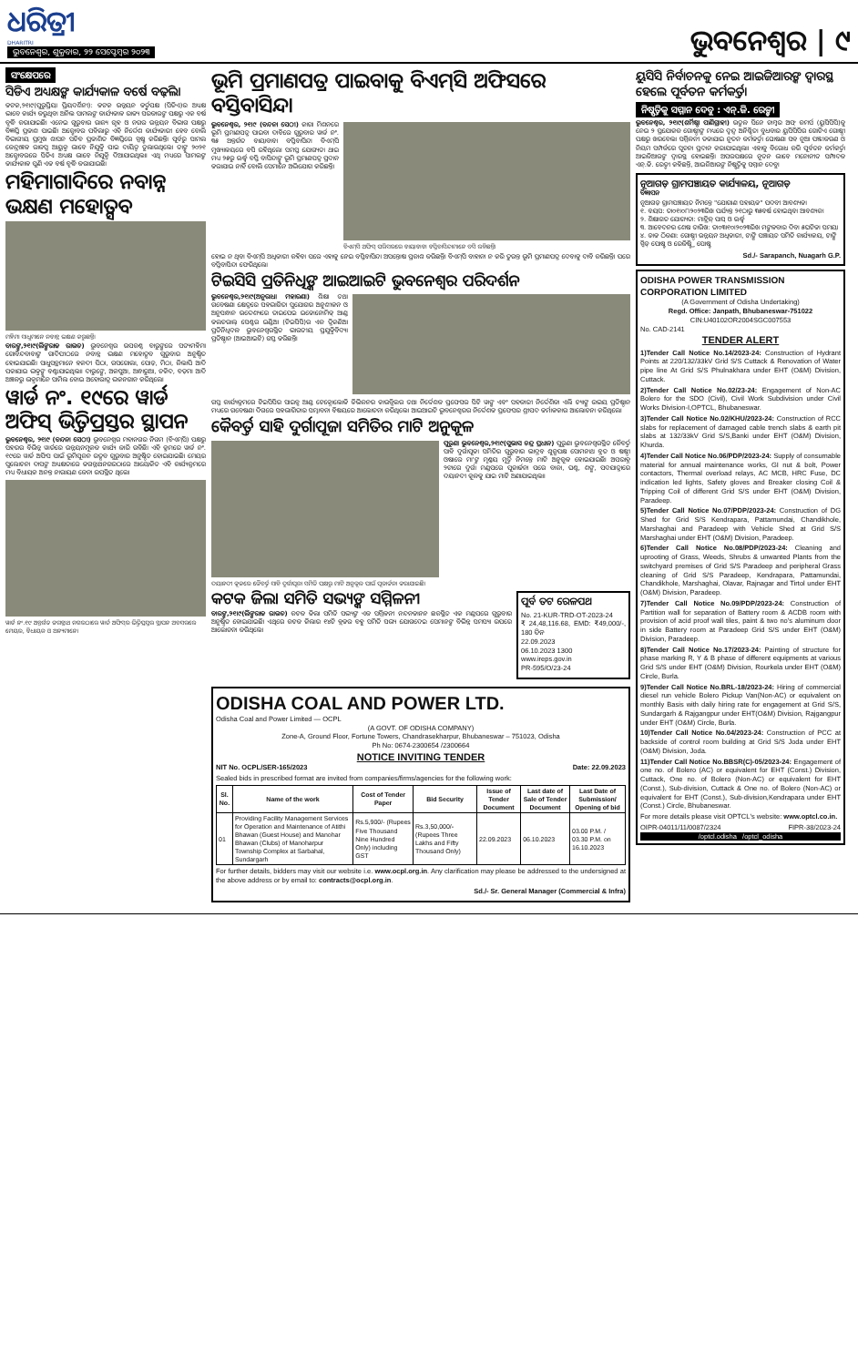ଧରିତ୍ରୀ
DHARITRI
ଭୁବନେଶ୍ୱର, ଶୁକ୍ରବାର, ୨୨ ସେପ୍ଟେମ୍ବର ୨୦୨୩
ଭୁବନେଶ୍ୱର | ୯
ସଂକ୍ଷେପରେ
ସିଡିଏ ଅଧ୍ୟକ୍ଷଙ୍କ କାର୍ଯ୍ୟକାଳ ବର୍ଷେ ବଢ଼ିଲା
କଟକ,୨୧।୯(ପୁରୁପ୍ରିୟା ପ୍ରିୟଦର୍ଶିନୀ): କଟକ ଉନ୍ନୟନ କର୍ତ୍ତୃପକ୍ଷ (ସିଡିଏ)ର ଅଧ୍ୟକ୍ଷ ଭାବେ କାର୍ଯ୍ୟ କରୁଥିବା ଅନିଲ ସାମଲଙ୍କ କାର୍ଯ୍ୟକାଳ ରାଜ୍ୟ ସରକାରଙ୍କ ପକ୍ଷରୁ ଏକ ବର୍ଷ ବୃଦ୍ଧି କରାଯାଇଛି। ଏନେଇ ଗୁରୁବାର ରାଜ୍ୟ ଗୃହ ଓ ନଗର ଉନ୍ନୟନ ବିଭାଗ ପକ୍ଷରୁ ବିଜ୍ଞପ୍ତି ପ୍ରକାଶ ପାଇଛି। ଅକ୍ଟୋବର ପହିଲାରୁ ଏହି ନିର୍ଦ୍ଦେଶ କାର୍ଯ୍ୟକାରୀ ହେବ ବୋଲି ବିଭାଗୀୟ ପ୍ରମୁଖ ଶାସନ ସଚିବ ପ୍ରକାଶିତ ବିଜ୍ଞପ୍ତିରେ ସ୍ପଷ୍ଟ କରିଛନ୍ତି। ପୂର୍ବରୁ ସାମଲ କେନ୍ଦ୍ରାଞ୍ଚଳ ରାଜସ୍ୱ ଆୟୁକ୍ତ ଭାବେ ନିଯୁକ୍ତି ପାଇ ଦାୟିତ୍ୱ ତୁଲାଉଥିଲେ। ତାଙ୍କୁ ୨୦୨୧ ଅକ୍ଟୋବରରେ ସିଡିଏ ଅଧ୍ୟକ୍ଷ ଭାବେ ନିଯୁକ୍ତି ଦିଆଯାଇଥିଲା। ଏଥି ମଧ୍ୟରେ ସାମଲଙ୍କ କାର୍ଯ୍ୟକାଳ ପୁଣି ଏକ ବର୍ଷ ବୃଦ୍ଧି କରାଯାଇଛି।
ମହିମାଗାଦିରେ ନବାନ୍ନ ଭକ୍ଷଣ ମହୋତ୍ସବ
ମହିମା ସାଧୁମାନେ ନବାନ୍ନ ଭକ୍ଷଣ କରୁଛନ୍ତି।
ବାରଙ୍ଗ,୨୧।୯(ଲିଙ୍ଗରାଜ ରାଉତ) ଭୁବନେଶ୍ୱର ଉପକଣ୍ଠ ବାରୁଙ୍ଗରେ ସତ୍ୟମହିମା ଗୋବିନ୍ଦବାବାଙ୍କ ଗାଦିପୀଠରେ ନବାନ୍ନ ଭକ୍ଷଣ ମହୋତ୍ସବ ଗୁରୁବାର ଅନୁଷ୍ଠିତ ହୋଇଯାଇଛି। ସାଧୁସନ୍ଥମାନେ ହଳଦୀ ପିଠା, ରସଗୋଲା, ପୋଡ଼, ମିଠା, ଜିଲାପି ଆଦି ପକାଯାଇ ଭକ୍ତଙ୍କୁ ବଣ୍ଟାଯାଇଥିଲା। ଦାରୁଙ୍ଗେ, ଅଳସୁଆ, ଅନ୍ଧାରୁଆ, ଚକିଦ, ବଡ଼ମା ଆଦି ଅଞ୍ଚଳରୁ ଭକ୍ତମାନେ ସାମିଲ ହୋଇ ଅହୋରାତ୍ର ଭଜନଗାନ କରିଥିଲେ।
ୱାର୍ଡ ନଂ. ୧୯ରେ ୱାର୍ଡ ଅଫିସ୍ ଭିତ୍ତିପ୍ରସ୍ତର ସ୍ଥାପନ
ଭୁବନେଶ୍ୱର, ୨୧।୯ (ବନ୍ଦନା ସେଠୀ) ଭୁବନେଶ୍ୱର ମହାନଗର ନିଗମ (ବିଏମ୍‌ସି) ପକ୍ଷରୁ ସହରର ବିଭିନ୍ନ ୱାର୍ଡରେ ଉନ୍ନୟନମୂଳକ କାର୍ଯ୍ୟ ଜାରି ରହିଛି। ଏହି କ୍ରମରେ ୱାର୍ଡ ନଂ. ୧୯ରେ ୱାର୍ଡ ଅଫିସ ପାଇଁ ଭୂମିପୂଜନ ଉତ୍ସବ ଗୁରୁବାର ଅନୁଷ୍ଠିତ ହୋଇଯାଇଛି। ମେୟର ସୁଲୋଚନା ଦାସଙ୍କ ଅଧ୍ୟକ୍ଷତାରେ ଜଗନ୍ନାଥନଗରଠାରେ ଆୟୋଜିତ ଏହି କାର୍ଯ୍ୟକ୍ରମରେ ମଧ୍ୟ ବିଧାୟକ ଅନନ୍ତ ନାରାୟଣ ଜେନା ଉପସ୍ଥିତ ଥିଲେ।
ୱାର୍ଡ ନଂ.୧୯ ଅନ୍ତର୍ଗତ ଜଗନ୍ନାଥ ନଗରଠାରେ ୱାର୍ଡ ଅଫିସ୍‌ର ଭିତ୍ତିପ୍ରସ୍ତର ସ୍ଥାପନ ଅବସରରେ ମେୟର, ବିଧାୟକ ଓ ଅନ୍ୟମାନେ।
ଭୂମି ପ୍ରମାଣପତ୍ର ପାଇବାକୁ ବିଏମ୍‌ସି ଅଫିସରେ ବସ୍ତିବାସିନ୍ଦା
ଭୁବନେଶ୍ୱର, ୨୧।୯ (ବନ୍ଦନା ସେଠୀ) ଜାଗା ମିଶନରେ ଭୂମି ପ୍ରମାଣପତ୍ର ପାଇବା ଦାବିରେ ଗୁରୁବାର ୱାର୍ଡ ନଂ. ୩୫ ଅନ୍ତର୍ଗତ ବାୟାବାବା ବସ୍ତିବାସିନ୍ଦା ବିଏମ୍‌ସି ମୁଖ୍ୟାଳୟରେ ବସି ରହିଥିଲେ। ସମସ୍ତ ଯୋଗ୍ୟତା ଥାଇ ମଧ୍ୟ ୨୫ରୁ ଊର୍ଦ୍ଧ୍ୱ ବସ୍ତି ବାସିନ୍ଦାଙ୍କୁ ଭୂମି ପ୍ରମାଣପତ୍ର ପ୍ରଦାନ କରାଯାଇ ନାହିଁ ବୋଲି ସେମାନେ ଅଭିଯୋଗ କରିଛନ୍ତି।
ବିଏମ୍‌ସି ଅଫିସ୍ ପରିସରରେ ବାୟାବାବା ବସ୍ତିବାସିନ୍ଦାମାନେ ବସି ରହିଛନ୍ତି।
ହୋଇ ନ ଥିବା ବିଏମ୍‌ସି ଅଧିକାରୀ କହିବା ପରେ ଏହାକୁ ନେଇ ବସ୍ତିବାସିନ୍ଦା ଅସନ୍ତୋଷ ପ୍ରକାଶ କରିଛନ୍ତି। ବିଏମ୍‌ସି ବାହାନା ନ କରି ତୁରନ୍ତ ଭୂମି ପ୍ରମାଣପତ୍ର ଦେବାକୁ ଦାବି କରିଛନ୍ତି। ପରେ ବସ୍ତିବାସିନ୍ଦା ଫେରିଥିଲେ।
ଟିଇସିସି ପ୍ରତିନିଧିଙ୍କ ଆଇଆଇଟି ଭୁବନେଶ୍ୱର ପରିଦର୍ଶନ
ଭୁବନେଶ୍ୱର,୨୧।୯(ଅନୁରାଧା ମହାରଣା) ଶିକ୍ଷା ତଥା ଗବେଷଣା କ୍ଷେତ୍ରରେ ସହଭାଗିତା ସୁଯୋଗର ଅନୁଶୀଳନ ଓ ଅନୁସନ୍ଧାନ ଉଦ୍ଦେଶ୍ୟରେ ତାଇପେଇ ଇକୋନୋମିକ୍ ଆଣ୍ଡ କଲଚରାଲ୍ ସେଣ୍ଟର ଇଣ୍ଡିଆ (ଟିଇସିସି)ର ଏକ ତ୍ରିଜଣିଆ ପ୍ରତିନିଧିଦଳ ଭୁବନେଶ୍ୱରସ୍ଥିତ ଭାରତୀୟ ପ୍ରଯୁକ୍ତିବିଦ୍ୟା ପ୍ରତିଷ୍ଠାନ (ଆଇଆଇଟି) ଗସ୍ତ କରିଛନ୍ତି।
ଗସ୍ତ କାର୍ଯ୍ୟକ୍ରମରେ ଟିଇସିସିର ସାଇନ୍ସ ଆଣ୍ଡ ଟେକ୍ନୋଲୋଜି ଡିଭିଜନର କାଉନ୍ସିଲର ତଥା ନିର୍ଦ୍ଦେଶକ ପ୍ରଫେସର ସିଟି ୱାଙ୍ଗ ଏବଂ ସହକାରୀ ନିର୍ଦ୍ଦେଶିକା ଏଲି ଚ୍ୟାଙ୍ଗ ଉଭୟ ପ୍ରତିଷ୍ଠାନ ମଧ୍ୟରେ ଗବେଷଣା ଦିଗରେ ସହଭାଗିତାର ସମ୍ଭାବନା ବିଷୟରେ ଆଲୋଚନା କରିଥିଲେ। ଆଇଆଇଟି ଭୁବନେଶ୍ୱରର ନିର୍ଦ୍ଦେଶକ ପ୍ରଫେସର ଶ୍ରୀପଦ କର୍ମାଳକାର ଆଲୋଚନା କରିଥିଲେ।
କୈବର୍ତ୍ତ ସାହି ଦୁର୍ଗାପୂଜା ସମିତିର ମାଟି ଅନୁକୂଳ
ଦୟାନଦୀ କୂଳରେ କୈବର୍ତ୍ତ ସାହି ଦୁର୍ଗାପୂଜା ସମିତି ପକ୍ଷରୁ ମାଟି ଅନୁକୂଳ ପାଇଁ ପୂଜାର୍ଚ୍ଚନା କରାଯାଇଛି।
ପୁରୁଣା ଭୁବନେଶ୍ୱର,୨୧।୯(ସୁଭାସ ଚନ୍ଦ୍ର ପ୍ରଧାନ) ପୁରୁଣା ଭୁବନେଶ୍ୱରସ୍ଥିତ କୈବର୍ତ୍ତ ସାହି ଦୁର୍ଗାପୂଜା ସମିତିର ଗୁରୁବାର ଭାଦ୍ରବ ଶୁକ୍ଳପକ୍ଷ ସୋମନାଥ ବ୍ରତ ଓ ଷଷ୍ଠୀ ଓଷାରେ ମା'ଙ୍କ ମୃଣ୍ମୟ ମୂର୍ତ୍ତି ନିମନ୍ତେ ମାଟି ଅନୁକୂଳ ହୋଇଯାଇଛି। ଅପରାହ୍ନ ୨ଟାରେ ଦୁର୍ଗା ମଣ୍ଡପରେ ପୂଜାର୍ଚ୍ଚନା ପରେ ବାଜା, ଘଣ୍ଟ, ଶଙ୍ଖ, ପଦଯାତ୍ରାରେ ଦୟାନଦୀ କୂଳକୁ ଯାଇ ମାଟି ଅଣାଯାଇଥିଲା।
କଟକ ଜିଲା ସମିତି ସଭ୍ୟଙ୍କ ସମ୍ମିଳନୀ
ବାରଙ୍ଗ,୨୧।୯(ଲିଙ୍ଗରାଜ ରାଉତ) କଟକ ଜିଲା ସମିତି ସଭ୍ୟଙ୍କ ଏକ ସମ୍ମିଳନୀ ନନ୍ଦନକାନନ ଛକସ୍ଥିତ ଏକ ମଣ୍ଡପରେ ଗୁରୁବାର ଅନୁଷ୍ଠିତ ହୋଇଯାଇଛି। ଏଥିରେ କଟକ ଜିଲାର ୧୪ଟି ବ୍ଲକର ବହୁ ସମିତି ସଭ୍ୟ ଯୋଗଦେଇ ସେମାନଙ୍କ ବିଭିନ୍ନ ସମସ୍ୟା ଉପରେ ଆଲୋଚନା କରିଥିଲେ।
ପୂର୍ବ ତଟ ରେଳପଥ
No. 21-KUR-TRD-OT-2023-24
₹ 24,48,116.68, EMD: ₹49,000/-, 180 ଦିନ
22.09.2023
06.10.2023 1300
www.ireps.gov.in
PR-595/O/23-24
ODISHA COAL AND POWER LTD.
Odisha Coal and Power Limited — OCPL
(A GOVT. OF ODISHA COMPANY)
Zone-A, Ground Floor, Fortune Towers, Chandrasekharpur, Bhubaneswar – 751023, Odisha
Ph No: 0674-2300654 /2300664
NOTICE INVITING TENDER
NIT No. OCPL/SER-165/2023 Date: 22.09.2023
Sealed bids in prescribed format are invited from companies/firms/agencies for the following work:
| Sl. No. | Name of the work | Cost of Tender Paper | Bid Security | Issue of Tender Document | Last date of Sale of Tender Document | Last Date of Submission/ Opening of bid |
| --- | --- | --- | --- | --- | --- | --- |
| 01 | Providing Facility Management Services for Operation and Maintenance of Atithi Bhawan (Guest House) and Manohar Bhawan (Clubs) of Manoharpur Township Complex at Sarbahal, Sundargarh | Rs.5,900/- (Rupees Five Thousand Nine Hundred Only) including GST | Rs.3,50,000/- (Rupees Three Lakhs and Fifty Thousand Only) | 22.09.2023 | 06.10.2023 | 03.00 P.M. / 03.30 P.M. on 16.10.2023 |
For further details, bidders may visit our website i.e. www.ocpl.org.in. Any clarification may please be addressed to the undersigned at the above address or by email to: contracts@ocpl.org.in.
Sd./- Sr. General Manager (Commercial & Infra)
ୟୁସିସି ନିର୍ବାଚନକୁ ନେଇ ଆଇଜିଆରଙ୍କ ଦ୍ୱାରସ୍ଥ ହେଲେ ପୂର୍ବତନ କର୍ମକର୍ତ୍ତା
ନିଷ୍ପତ୍ତିକୁ ସମ୍ମାନ ଦେବୁ : ଏନ୍.ଜି. ରେଡ୍ଡୀ
ଭୁବନେଶ୍ୱର, ୨୧।୯(ଶର୍ମିଷ୍ଠା ପାଣିଗ୍ରାହୀ) ଉତ୍କଳ ସିନେ ଚାମ୍ବର ଅଫ୍ କମର୍ସ (ୟୁସିସିସି)କୁ ନେଇ ୨ ପ୍ରଯୋଜକ ଗୋଷ୍ଠୀଙ୍କ ମଧ୍ୟରେ ଦ୍ୱନ୍ଦ୍ୱ ଅନିଶ୍ଚିତ। ବୁଧବାର ୟୁସିସିସିର ଗୋଟିଏ ଗୋଷ୍ଠୀ ପକ୍ଷରୁ ଖରବେଲା ସମ୍ମିଳନୀ ଡକାଯାଇ ନୂତନ କର୍ମକର୍ତ୍ତା ଘୋଷଣା ସହ ନୂଆ ପଞ୍ଜୀକରଣ ଓ ନିୟମ ସମ୍ପର୍କରେ ସୂଚନା ପ୍ରଦାନ କରାଯାଇଥିଲା। ଏହାକୁ ବିରୋଧ କରି ପୂର୍ବତନ କର୍ମକର୍ତ୍ତା ଆଇଜିଆରଙ୍କ ଦ୍ୱାରସ୍ଥ ହୋଇଛନ୍ତି। ଅପରପକ୍ଷରେ ନୂତନ ଭାବେ ମନୋନୀତ ସମ୍ପାଦକ ଏନ୍.ଜି. ରେଡ୍ଡୀ କହିଛନ୍ତି, ଆଇଜିଆରଙ୍କ ନିଷ୍ପତ୍ତିକୁ ସମ୍ମାନ ଦେବୁ।
ନୂଆଗଡ଼ ଗ୍ରାମପଞ୍ଚାୟତ କାର୍ଯ୍ୟାଳୟ, ନୂଆଗଡ଼
ବିଜ୍ଞାପନ
ନୂଆଗଡ଼ ଗ୍ରାମପଞ୍ଚାୟତ ନିମନ୍ତେ "ଯୋଗାଣ ସହାୟକ" ପଦବୀ ଆବଶ୍ୟକ।
୧. ବୟସ: ତା୦୧।୦୮।୨୦୨୩ରିଖ ପର୍ଯ୍ୟନ୍ତ ୨୧ଠାରୁ ୩୫ବର୍ଷ ହୋଇଥିବା ଆବଶ୍ୟକ।
୨. ଶିକ୍ଷାଗତ ଯୋଗ୍ୟତା: ମାଟ୍ରିକ୍ ପାସ୍ ଓ ଊର୍ଦ୍ଧ୍ୱ
୩. ଆବେଦନର ଶେଷ ତାରିଖ: ତା୦୩।୧୦।୨୦୨୩ରିଖ ମଙ୍ଗଳବାର ଦିବା ୫ଘଟିକା ସମୟ।
୪. ଡାକ ଠିକଣା: ଗୋଷ୍ଠୀ ଉନ୍ନୟନ ଅଧିକାରୀ, ଟାଙ୍ଗି ପଞ୍ଚାୟତ ସମିତି କାର୍ଯ୍ୟାଳୟ, ଟାଙ୍ଗି
ସ୍ପିଡ୍ ପୋଷ୍ଟ ଓ ରେଜିଷ୍ଟ୍ରି ପୋଷ୍ଟ
Sd./- Sarapanch, Nuagarh G.P.
ODISHA POWER TRANSMISSION CORPORATION LIMITED
(A Government of Odisha Undertaking)
Regd. Office: Janpath, Bhubaneswar-751022
CIN:U40102OR2004SGC007553
No. CAD-2141
TENDER ALERT
1)Tender Call Notice No.14/2023-24: Construction of Hydrant Points at 220/132/33kV Grid S/S Cuttack & Renovation of Water pipe line At Grid S/S Phulnakhara under EHT (O&M) Division, Cuttack.
2)Tender Call Notice No.02/23-24: Engagement of Non-AC Bolero for the SDO (Civil), Civil Work Subdivision under Civil Works Division-I,OPTCL, Bhubaneswar.
3)Tender Call Notice No.02/KHU/2023-24: Construction of RCC slabs for replacement of damaged cable trench slabs & earth pit slabs at 132/33kV Grid S/S,Banki under EHT (O&M) Division, Khurda.
4)Tender Call Notice No.06/PDP/2023-24: Supply of consumable material for annual maintenance works, GI nut & bolt, Power contactors, Thermal overload relays, AC MCB, HRC Fuse, DC indication led lights, Safety gloves and Breaker closing Coil & Tripping Coil of different Grid S/S under EHT (O&M) Division, Paradeep.
5)Tender Call Notice No.07/PDP/2023-24: Construction of DG Shed for Grid S/S Kendrapara, Pattamundai, Chandikhole, Marshaghai and Paradeep with Vehicle Shed at Grid S/S Marshaghai under EHT (O&M) Division, Paradeep.
6)Tender Call Notice No.08/PDP/2023-24: Cleaning and uprooting of Grass, Weeds, Shrubs & unwanted Plants from the switchyard premises of Grid S/S Paradeep and peripheral Grass cleaning of Grid S/S Paradeep, Kendrapara, Pattamundai, Chandikhole, Marshaghai, Olavar, Rajnagar and Tirtol under EHT (O&M) Division, Paradeep.
7)Tender Call Notice No.09/PDP/2023-24: Construction of Partition wall for separation of Battery room & ACDB room with provision of acid proof wall tiles, paint & two no's aluminum door in side Battery room at Paradeep Grid S/S under EHT (O&M) Division, Paradeep.
8)Tender Call Notice No.17/2023-24: Painting of structure for phase marking R, Y & B phase of different equipments at various Grid S/S under EHT (O&M) Division, Rourkela under EHT (O&M) Circle, Burla.
9)Tender Call Notice No.BRL-18/2023-24: Hiring of commercial diesel run vehicle Bolero Pickup Van(Non-AC) or equivalent on monthly Basis with daily hiring rate for engagement at Grid S/S, Sundargarh & Rajgangpur under EHT(O&M) Division, Rajgangpur under EHT (O&M) Circle, Burla.
10)Tender Call Notice No.04/2023-24: Construction of PCC at backside of control room building at Grid S/S Joda under EHT (O&M) Division, Joda.
11)Tender Call Notice No.BBSR(C)-05/2023-24: Engagement of one no. of Bolero (AC) or equivalent for EHT (Const.) Division, Cuttack, One no. of Bolero (Non-AC) or equivalent for EHT (Const.), Sub-division, Cuttack & One no. of Bolero (Non-AC) or equivalent for EHT (Const.), Sub-division,Kendrapara under EHT (Const.) Circle, Bhubaneswar.
For more details please visit OPTCL's website: www.optcl.co.in.
OIPR-04011/11/0087/2324 FIPR-38/2023-24
/optcl.odisha /optcl_odisha